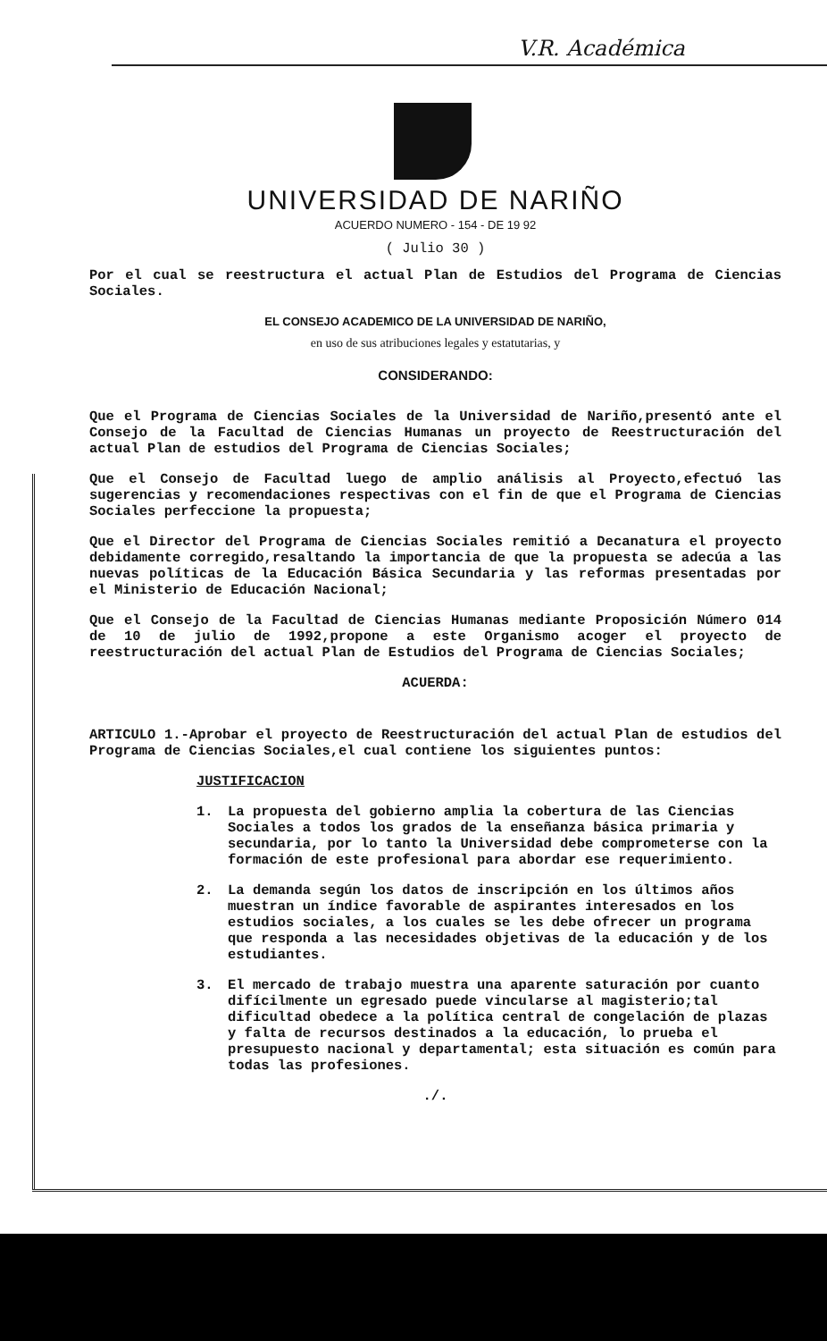V.R. Académica
UNIVERSIDAD DE NARIÑO
ACUERDO NUMERO - 154 - DE 19 92
( Julio 30 )
Por el cual se reestructura el actual Plan de Estudios del Programa de Ciencias Sociales.
EL CONSEJO ACADEMICO DE LA UNIVERSIDAD DE NARIÑO,
en uso de sus atribuciones legales y estatutarias, y
CONSIDERANDO:
Que el Programa de Ciencias Sociales de la Universidad de Nariño,presentó ante el Consejo de la Facultad de Ciencias Humanas un proyecto de Reestructuración del actual Plan de estudios del Programa de Ciencias Sociales;
Que el Consejo de Facultad luego de amplio análisis al Proyecto,efectuó las sugerencias y recomendaciones respectivas con el fin de que el Programa de Ciencias Sociales perfeccione la propuesta;
Que el Director del Programa de Ciencias Sociales remitió a Decanatura el proyecto debidamente corregido,resaltando la importancia de que la propuesta se adecúa a las nuevas políticas de la Educación Básica Secundaria y las reformas presentadas por el Ministerio de Educación Nacional;
Que el Consejo de la Facultad de Ciencias Humanas mediante Proposición Número 014 de 10 de julio de 1992,propone a este Organismo acoger el proyecto de reestructuración del actual Plan de Estudios del Programa de Ciencias Sociales;
ACUERDA:
ARTICULO 1.-Aprobar el proyecto de Reestructuración del actual Plan de estudios del Programa de Ciencias Sociales,el cual contiene los siguientes puntos:
JUSTIFICACION
1. La propuesta del gobierno amplia la cobertura de las Ciencias Sociales a todos los grados de la enseñanza básica primaria y secundaria, por lo tanto la Universidad debe comprometerse con la formación de este profesional para abordar ese requerimiento.
2. La demanda según los datos de inscripción en los últimos años muestran un índice favorable de aspirantes interesados en los estudios sociales, a los cuales se les debe ofrecer un programa que responda a las necesidades objetivas de la educación y de los estudiantes.
3. El mercado de trabajo muestra una aparente saturación por cuanto difícilmente un egresado puede vincularse al magisterio;tal dificultad obedece a la política central de congelación de plazas y falta de recursos destinados a la educación, lo prueba el presupuesto nacional y departamental; esta situación es común para todas las profesiones.
./.